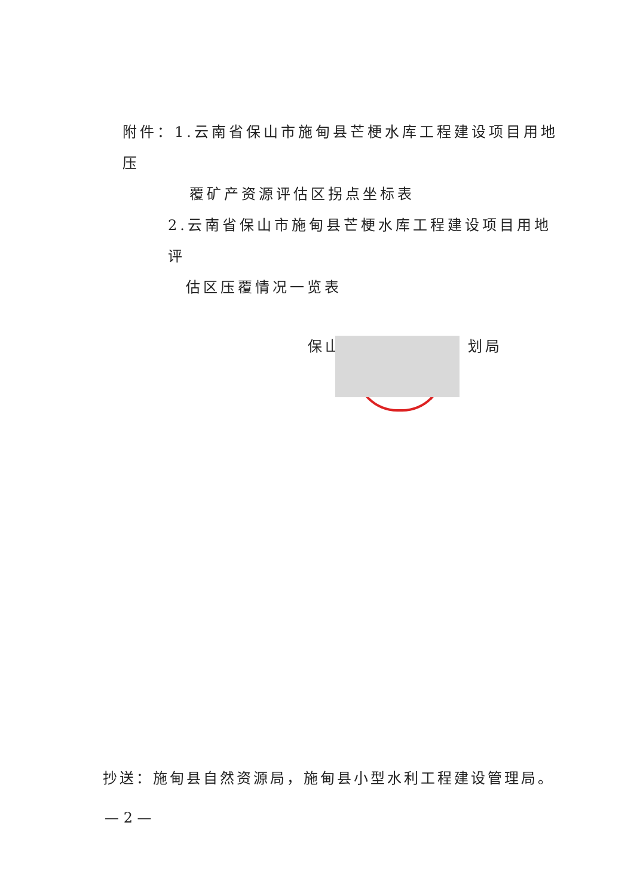附件：1.云南省保山市施甸县芒梗水库工程建设项目用地压
覆矿产资源评估区拐点坐标表
2.云南省保山市施甸县芒梗水库工程建设项目用地评
估区压覆情况一览表
保山 划局
抄送：施甸县自然资源局，施甸县小型水利工程建设管理局。
— 2 —